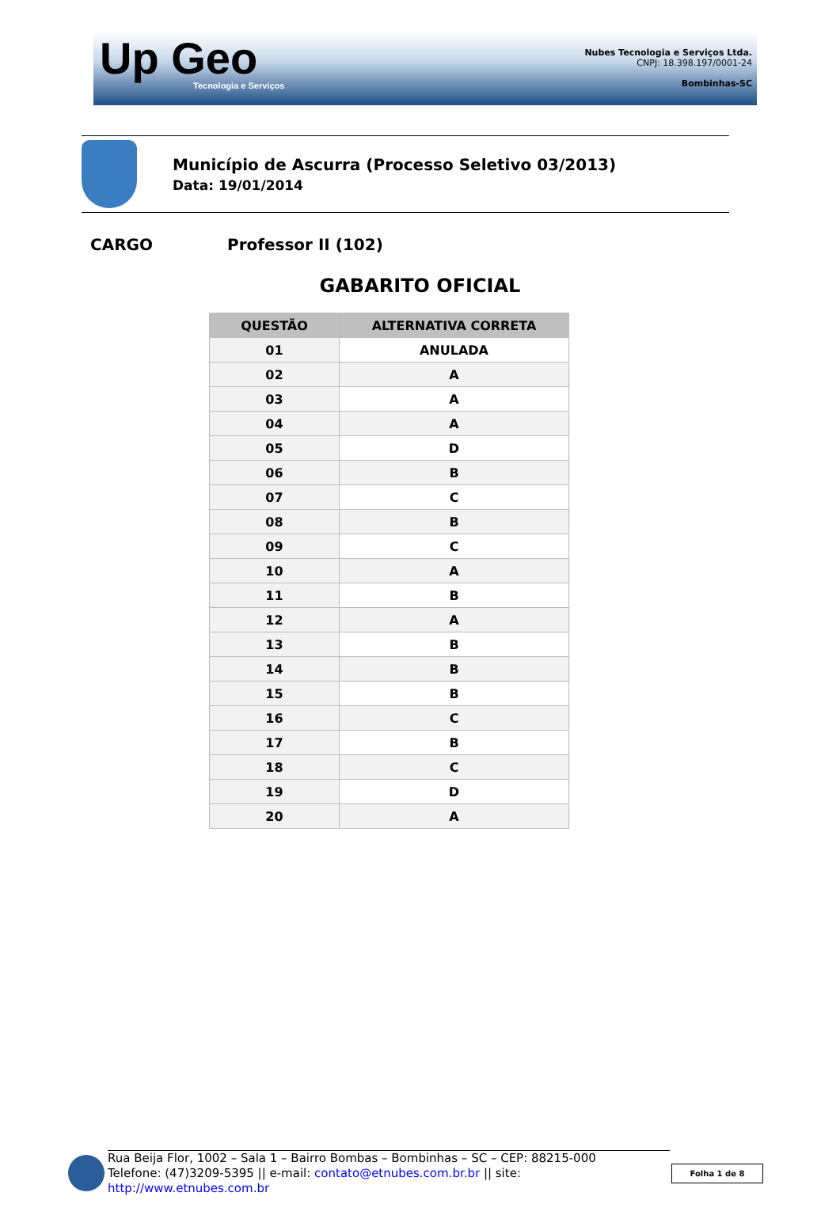Up Geo
Tecnologia e Serviços
Nubes Tecnologia e Serviços Ltda.
CNPJ: 18.398.197/0001-24
Bombinhas-SC
Município de Ascurra (Processo Seletivo 03/2013)
Data: 19/01/2014
CARGO Professor II (102)
GABARITO OFICIAL
| QUESTÃO | ALTERNATIVA CORRETA |
| --- | --- |
| 01 | ANULADA |
| 02 | A |
| 03 | A |
| 04 | A |
| 05 | D |
| 06 | B |
| 07 | C |
| 08 | B |
| 09 | C |
| 10 | A |
| 11 | B |
| 12 | A |
| 13 | B |
| 14 | B |
| 15 | B |
| 16 | C |
| 17 | B |
| 18 | C |
| 19 | D |
| 20 | A |
Rua Beija Flor, 1002 – Sala 1 – Bairro Bombas – Bombinhas – SC – CEP: 88215-000
Telefone: (47)3209-5395 || e-mail: contato@etnubes.com.br.br || site: http://www.etnubes.com.br
Folha 1 de 8